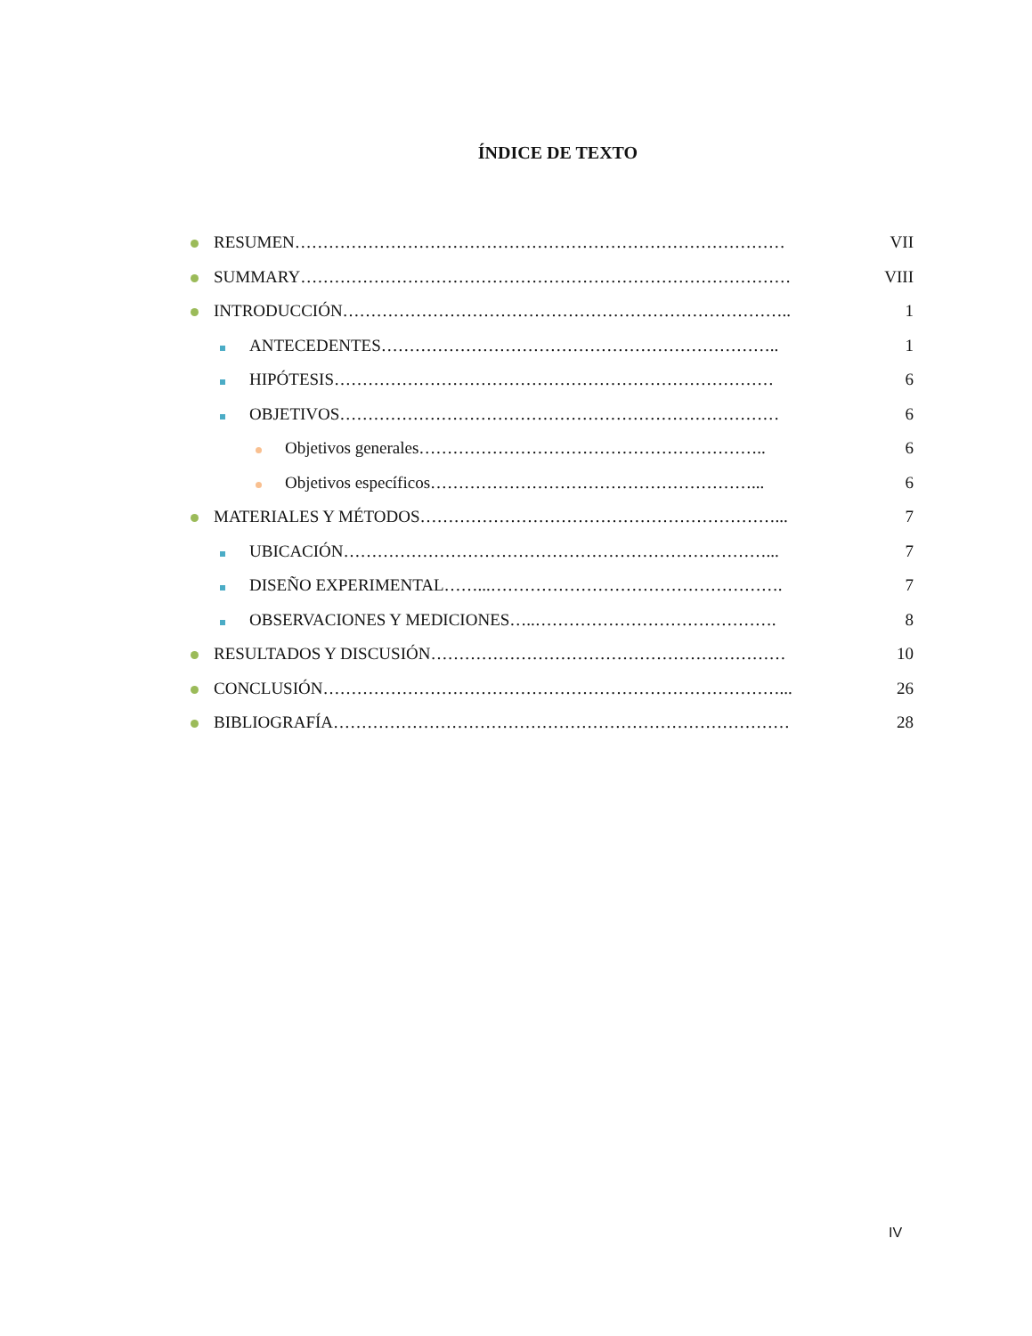ÍNDICE DE TEXTO
RESUMEN…………………………………………………………………………… VII
SUMMARY…………………………………………………………………………… VIII
INTRODUCCIÓN…………………………………………………………………….. 1
ANTECEDENTES…………………………………………………………….. 1
HIPÓTESIS…………………………………………………………………… 6
OBJETIVOS…………………………………………………………………… 6
Objetivos generales…………………………………………………….. 6
Objetivos específicos…………………………………………………... 6
MATERIALES Y MÉTODOS………………………………………………………... 7
UBICACIÓN…………………………………………………………………... 7
DISEÑO EXPERIMENTAL……...……………………………………………. 7
OBSERVACIONES Y MEDICIONES…..……………………………………. 8
RESULTADOS Y DISCUSIÓN……………………………………………………… 10
CONCLUSIÓN………………………………………………………………………... 26
BIBLIOGRAFÍA……………………………………………………………………… 28
IV